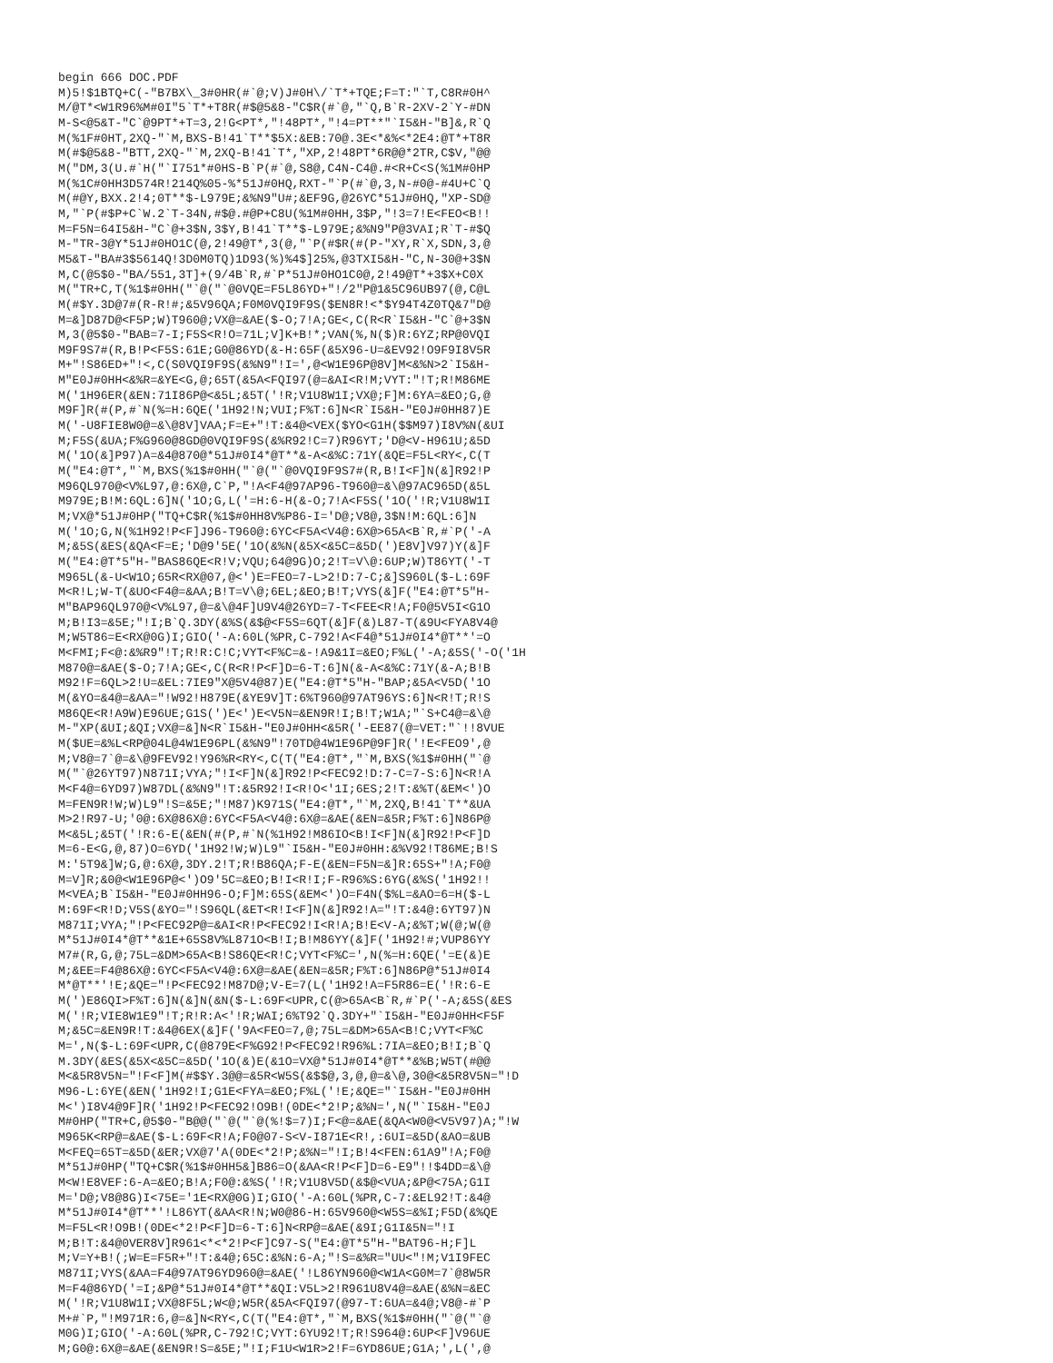begin 666 DOC.PDF
M)5!$1BTQ+C(-"B7BX\_3#0HR(#`@;V)J#0H\/`T*+TQE;F=T:"`T,C8R#0H^
M/@T*<W1R96%M#0I"5`T*+T8R(#$@5&8-"C$R(#`@,"`Q,B`R-2XV-2`Y-#DN
M-S<@5&T-"C`@9PT*+T=3,2!G<PT*,"!48PT*,"!4=PT**"`I5&H-"B]&,R`Q
M(%1F#0HT,2XQ-"`M,BXS-B!41`T**$5X:&EB:70@.3E<*&%<*2E4:@T*+T8R
M(#$@5&8-"BTT,2XQ-"`M,2XQ-B!41`T*,"XP,2!48PT*6R@@*2TR,C$V,"@@
M("DM,3(U.#`H("`I751*#0HS-B`P(#`@,S8@,C4N-C4@.#<R+C<S(%1M#0HP
M(%1C#0HH3D574R!214Q%05-%*51J#0HQ,RXT-"`P(#`@,3,N-#0@-#4U+C`Q
M(#@Y,BXX.2!4;0T**$-L979E;&%N9"U#;&EF9G,@26YC*51J#0HQ,"XP-SD@
M,"`P(#$P+C`W.2`T-34N,#$@.#@P+C8U(%1M#0HH,3$P,"!3=7!E<FEO<B!!
M=F5N=64I5&H-"C`@+3$N,3$Y,B!41`T**$-L979E;&%N9"P@3VAI;R`T-#$Q
M-"TR-3@Y*51J#0HO1C(@,2!49@T*,3(@,"`P(#$R(#(P-"XY,R`X,SDN,3,@
M5&T-"BA#3$5614Q!3D0M0TQ)1D93(%)%4$]25%,@3TXI5&H-"C,N-30@+3$N
M,C(@5$0-"BA/551,3T]+(9/4B`R,#`P*51J#0HO1C0@,2!49@T*+3$X+C0X
M("TR+C,T(%1$#0HH("`@("`@0VQE=F5L86YD+"!/2"P@1&5C96UB97(@,C@L
M(#$Y.3D@7#(R-R!#;&5V96QA;F0M0VQI9F9S($EN8R!<*$Y94T4Z0TQ&7"D@
M=&]D87D@<F5P;W)T960@;VX@=&AE($-O;7!A;GE<,C(R<R`I5&H-"C`@+3$N
M,3(@5$0-"BAB=7-I;F5S<R!O=71L;V]K+B!*;VAN(%,N($)R:6YZ;RP@0VQI
M9F9S7#(R,B!P<F5S:61E;G0@86YD(&-H:65F(&5X96-U=&EV92!O9F9I8V5R
M+"!S86ED+"!<,C(S0VQI9F9S(&%N9"!I=',@<W1E96P@8V]M<&%N>2`I5&H-
M"E0J#0HH<&%R=&YE<G,@;65T(&5A<FQI97(@=&AI<R!M;VYT:"!T;R!M86ME
M('1H96ER(&EN:71I86P@<&5L;&5T('!R;V1U8W1I;VX@;F]M:6YA=&EO;G,@
M9F]R(#(P,#`N(%=H:6QE('1H92!N;VUI;F%T:6]N<R`I5&H-"E0J#0HH87)E
M('-U8FIE8W0@=&\@8V]VAA;F=E+"!T:&4@<VEX($YO<G1H($$M97)I8V%N(&UI
M;F5S(&UA;F%G960@8GD@0VQI9F9S(&%R92!C=7)R96YT;'D@<V-H961U;&5D
M('1O(&]P97)A=&4@870@*51J#0I4*@T**&-A<&%C:71Y(&QE=F5L<RY<,C(T
M("E4:@T*,"`M,BXS(%1$#0HH("`@("`@0VQI9F9S7#(R,B!I<F]N(&]R92!P
M96QL970@<V%L97,@:6X@,C`P,"!A<F4@97AP96-T960@=&\@97AC965D(&5L
M979E;B!M:6QL:6]N('1O;G,L('=H:6-H(&-O;7!A<F5S('1O('!R;V1U8W1I
M;VX@*51J#0HP("TQ+C$R(%1$#0HH8V%P86-I='D@;V8@,3$N!M:6QL:6]N
M('1O;G,N(%1H92!P<F]J96-T960@:6YC<F5A<V4@:6X@>65A<B`R,#`P('-A
M;&5S(&ES(&QA<F=E;'D@9'5E('1O(&%N(&5X<&5C=&5D(')E8V]V97)Y(&]F
M("E4:@T*5"H-"BAS86QE<R!V;VQU;64@9G)O;2!T=V\@:6UP;W)T86YT('-T
M965L(&-U<W1O;65R<RX@07,@<')E=FEO=7-L>2!D:7-C;&]S960L($-L:69F
M<R!L;W-T(&UO<F4@=&AA;B!T=V\@;6EL;&EO;B!T;VYS(&]F("E4:@T*5"H-
M"BAP96QL970@<V%L97,@=&\@4F]U9V4@26YD=7-T<FEE<R!A;F0@5V5I<G1O
M;B!I3=&5E;"!I;B`Q.3DY(&%S(&$@<F5S=6QT(&]F(&)L87-T(&9U<FYA8V4@
M;W5T86=E<RX@0G)I;GIO('-A:60L(%PR,C-792!A<F4@*51J#0I4*@T**'=O
M<FMI;F<@:&%R9"!T;R!R:C!C;VYT<F%C=&-!A9&1I=&EO;F%L('-A;&5S('-O('1H
M870@=&AE($-O;7!A;GE<,C(R<R!P<F]D=6-T:6]N(&-A<&%C:71Y(&-A;B!B
M92!F=6QL>2!U=&EL:7IE9"X@5V4@87)E("E4:@T*5"H-"BAP;&5A<V5D('1O
M(&YO=&4@=&AA="!W92!H879E(&YE9V]T:6%T960@97AT96YS:6]N<R!T;R!S
M86QE<R!A9W)E96UE;G1S(')E<')E<V5N=&EN9R!I;B!T;W1A;"`S+C4@=&\@
M-"XP(&UI;&QI;VX@=&]N<R`I5&H-"E0J#0HH<&5R('-EE87(@=VET:"`!!8VUE
M($UE=&%L<RP@04L@4W1E96PL(&%N9"!70TD@4W1E96P@9F]R('!E<FEO9',@
M;V8@=7`@=&\@9FEV92!Y96%R<RY<,C(T("E4:@T*,"`M,BXS(%1$#0HH("`@
M("`@26YT97)N871I;VYA;"!I<F]N(&]R92!P<FEC92!D:7-C=7-S:6]N<R!A
M<F4@=6YD97)W87DL(&%N9"!T:&5R92!I<R!O<'1I;6ES;2!T:&%T(&EM<')O
M=FEN9R!W;W)L9"!S=&5E;"!M87)K971S("E4:@T*,"`M,2XQ,B!41`T**&UA
M>2!R97-U;'0@:6X@86X@:6YC<F5A<V4@:6X@=&AE(&EN=&5R;F%T:6]N86P@
M<&5L;&5T('!R:6-E(&EN(#(P,#`N(%1H92!M86IO<B!I<F]N(&]R92!P<F]D
M=6-E<G,@,87)O=6YD('1H92!W;W)L9"`I5&H-"E0J#0HH:&%V92!T86ME;B!S
M:'5T9&]W;G,@:6X@,3DY.2!T;R!B86QA;F-E(&EN=F5N=&]R:65S+"!A;F0@
M=V]R;&0@<W1E96P@<')O9'5C=&EO;B!I<R!I;F-R96%S:6YG(&%S('1H92!!
M<VEA;B`I5&H-"E0J#0HH96-O;F]M:65S(&EM<')O=F4N($%L=&AO=6=H($-L
M:69F<R!D;V5S(&YO="!S96QL(&ET<R!I<F]N(&]R92!A="!T:&4@:6YT97)N
M871I;VYA;"!P<FEC92P@=&AI<R!P<FEC92!I<R!A;B!E<V-A;&%T;W(@;W(@
M*51J#0I4*@T**&1E+65S8V%L871O<B!I;B!M86YY(&]F('1H92!#;VUP86YY
M7#(R,G,@;75L=&DM>65A<B!S86QE<R!C;VYT<F%C=',N(%=H:6QE('=E(&)E
M;&EE=F4@86X@:6YC<F5A<V4@:6X@=&AE(&EN=&5R;F%T:6]N86P@*51J#0I4
M*@T**'!E;&QE="!P<FEC92!M87D@;V-E=7(L('1H92!A=F5R86=E('!R:6-E
M(')E86QI>F%T:6]N(&]N(&N($-L:69F<UPR,C(@>65A<B`R,#`P('-A;&5S(&ES
M('!R;VIE8W1E9"!T;R!R:A<'!R;WAI;6%T92`Q.3DY+"`I5&H-"E0J#0HH<F5F
M;&5C=&EN9R!T:&4@6EX(&]F('9A<FEO=7,@;75L=&DM>65A<B!C;VYT<F%C
M=',N($-L:69F<UPR,C(@879E<F%G92!P<FEC92!R96%L:7IA=&EO;B!I;B`Q
M.3DY(&ES(&5X<&5C=&5D('1O(&)E(&1O=VX@*51J#0I4*@T**&%B;W5T(#@@
M<&5R8V5N="!F<F]M(#$$Y.3@@=&5R<W5S(&$$@,3,@,@=&\@,30@<&5R8V5N="!D
M96-L:6YE(&EN('1H92!I;G1E<FYA=&EO;F%L('!E;&QE="`I5&H-"E0J#0HH
M<')I8V4@9F]R('1H92!P<FEC92!O9B!(0DE<*2!P;&%N=',N("`I5&H-"E0J
M#0HP("TR+C,@5$0-"B@@("`@("`@(%!$=7)I;F<@=&AE(&QA<W0@<V5V97)A;"!W
M965K<RP@=&AE($-L:69F<R!A;F0@07-S<V-I871E<R!,:6UI=&5D(&AO=&UB
M<FEQ=65T=&5D(&ER;VX@7'A(0DE<*2!P;&%N="!I;B!4<FEN:61A9"!A;F0@
M*51J#0HP("TQ+C$R(%1$#0HH5&]B86=O(&AA<R!P<F]D=6-E9"!!$4DD=&\@
M<W!E8VEF:6-A=&EO;B!A;F0@:&%S('!R;V1U8V5D(&$@<VUA;&P@<75A;G1I
M='D@;V8@8G)I<75E='1E<RX@0G)I;GIO('-A:60L(%PR,C-7:&EL92!T:&4@
M*51J#0I4*@T**'!L86YT(&AA<R!N;W0@86-H:65V960@<W5S=&%I;F5D(&%QE
M=F5L<R!O9B!(0DE<*2!P<F]D=6-T:6]N<RP@=&AE(&9I;G1I&5N="!I
M;B!T:&4@0VER8V]R961<*<*2!P<F]C97-S("E4:@T*5"H-"BAT96-H;F]L
M;V=Y+B!(;W=E=F5R+"!T:&4@;65C:&%N:6-A;"!S=&%R="UU<"!M;V1I9FEC
M871I;VYS(&AA=F4@97AT96YD960@=&AE('!L86YN960@<W1A<G0M=7`@8W5R
M=F4@86YD('=I;&P@*51J#0I4*@T**&QI:V5L>2!R961U8V4@=&AE(&%N=&EC
M('!R;V1U8W1I;VX@8F5L;W<@;W5R(&5A<FQI97(@97-T:6UA=&4@;V8@-#`P
M+#`P,"!M971R:6,@=&]N<RY<,C(T("E4:@T*,"`M,BXS(%1$#0HH("`@("`@
M0G)I;GIO('-A:60L(%PR,C-792!C;VYT:6YU92!T;R!S964@:6UP<F]V96UE
M;G0@:6X@=&AE(&EN9R!S=&5E;"!I;F1U<W1R>2!F=6YD86UE;G1A;',L(',@